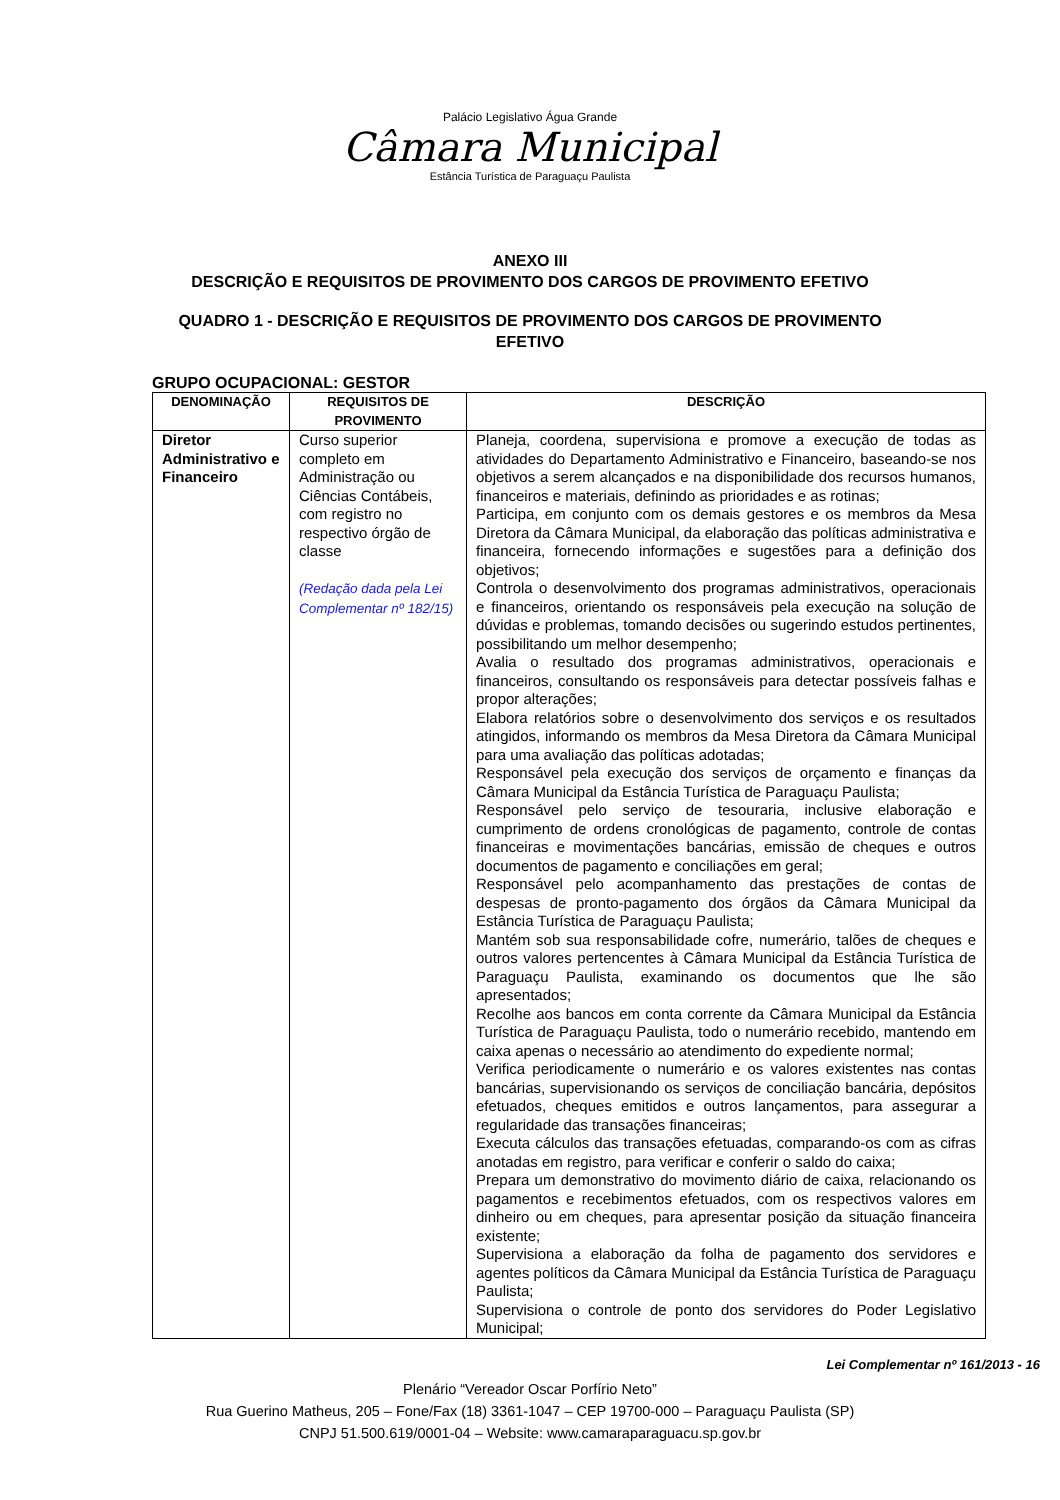Palácio Legislativo Água Grande
Câmara Municipal
Estância Turística de Paraguaçu Paulista
ANEXO III
DESCRIÇÃO E REQUISITOS DE PROVIMENTO DOS CARGOS DE PROVIMENTO EFETIVO
QUADRO 1 - DESCRIÇÃO E REQUISITOS DE PROVIMENTO DOS CARGOS DE PROVIMENTO EFETIVO
GRUPO OCUPACIONAL: GESTOR
| DENOMINAÇÃO | REQUISITOS DE PROVIMENTO | DESCRIÇÃO |
| --- | --- | --- |
| Diretor Administrativo e Financeiro | Curso superior completo em Administração ou Ciências Contábeis, com registro no respectivo órgão de classe (Redação dada pela Lei Complementar nº 182/15) | Planeja, coordena, supervisiona e promove a execução de todas as atividades do Departamento Administrativo e Financeiro, baseando-se nos objetivos a serem alcançados e na disponibilidade dos recursos humanos, financeiros e materiais, definindo as prioridades e as rotinas; Participa, em conjunto com os demais gestores e os membros da Mesa Diretora da Câmara Municipal, da elaboração das políticas administrativa e financeira, fornecendo informações e sugestões para a definição dos objetivos; Controla o desenvolvimento dos programas administrativos, operacionais e financeiros, orientando os responsáveis pela execução na solução de dúvidas e problemas, tomando decisões ou sugerindo estudos pertinentes, possibilitando um melhor desempenho; Avalia o resultado dos programas administrativos, operacionais e financeiros, consultando os responsáveis para detectar possíveis falhas e propor alterações; Elabora relatórios sobre o desenvolvimento dos serviços e os resultados atingidos, informando os membros da Mesa Diretora da Câmara Municipal para uma avaliação das políticas adotadas; Responsável pela execução dos serviços de orçamento e finanças da Câmara Municipal da Estância Turística de Paraguaçu Paulista; Responsável pelo serviço de tesouraria, inclusive elaboração e cumprimento de ordens cronológicas de pagamento, controle de contas financeiras e movimentações bancárias, emissão de cheques e outros documentos de pagamento e conciliações em geral; Responsável pelo acompanhamento das prestações de contas de despesas de pronto-pagamento dos órgãos da Câmara Municipal da Estância Turística de Paraguaçu Paulista; Mantém sob sua responsabilidade cofre, numerário, talões de cheques e outros valores pertencentes à Câmara Municipal da Estância Turística de Paraguaçu Paulista, examinando os documentos que lhe são apresentados; Recolhe aos bancos em conta corrente da Câmara Municipal da Estância Turística de Paraguaçu Paulista, todo o numerário recebido, mantendo em caixa apenas o necessário ao atendimento do expediente normal; Verifica periodicamente o numerário e os valores existentes nas contas bancárias, supervisionando os serviços de conciliação bancária, depósitos efetuados, cheques emitidos e outros lançamentos, para assegurar a regularidade das transações financeiras; Executa cálculos das transações efetuadas, comparando-os com as cifras anotadas em registro, para verificar e conferir o saldo do caixa; Prepara um demonstrativo do movimento diário de caixa, relacionando os pagamentos e recebimentos efetuados, com os respectivos valores em dinheiro ou em cheques, para apresentar posição da situação financeira existente; Supervisiona a elaboração da folha de pagamento dos servidores e agentes políticos da Câmara Municipal da Estância Turística de Paraguaçu Paulista; Supervisiona o controle de ponto dos servidores do Poder Legislativo Municipal; |
Lei Complementar nº 161/2013 - 16
Plenário “Vereador Oscar Porfírio Neto”
Rua Guerino Matheus, 205 – Fone/Fax (18) 3361-1047 – CEP 19700-000 – Paraguaçu Paulista (SP)
CNPJ 51.500.619/0001-04 – Website: www.camaraparaguacu.sp.gov.br